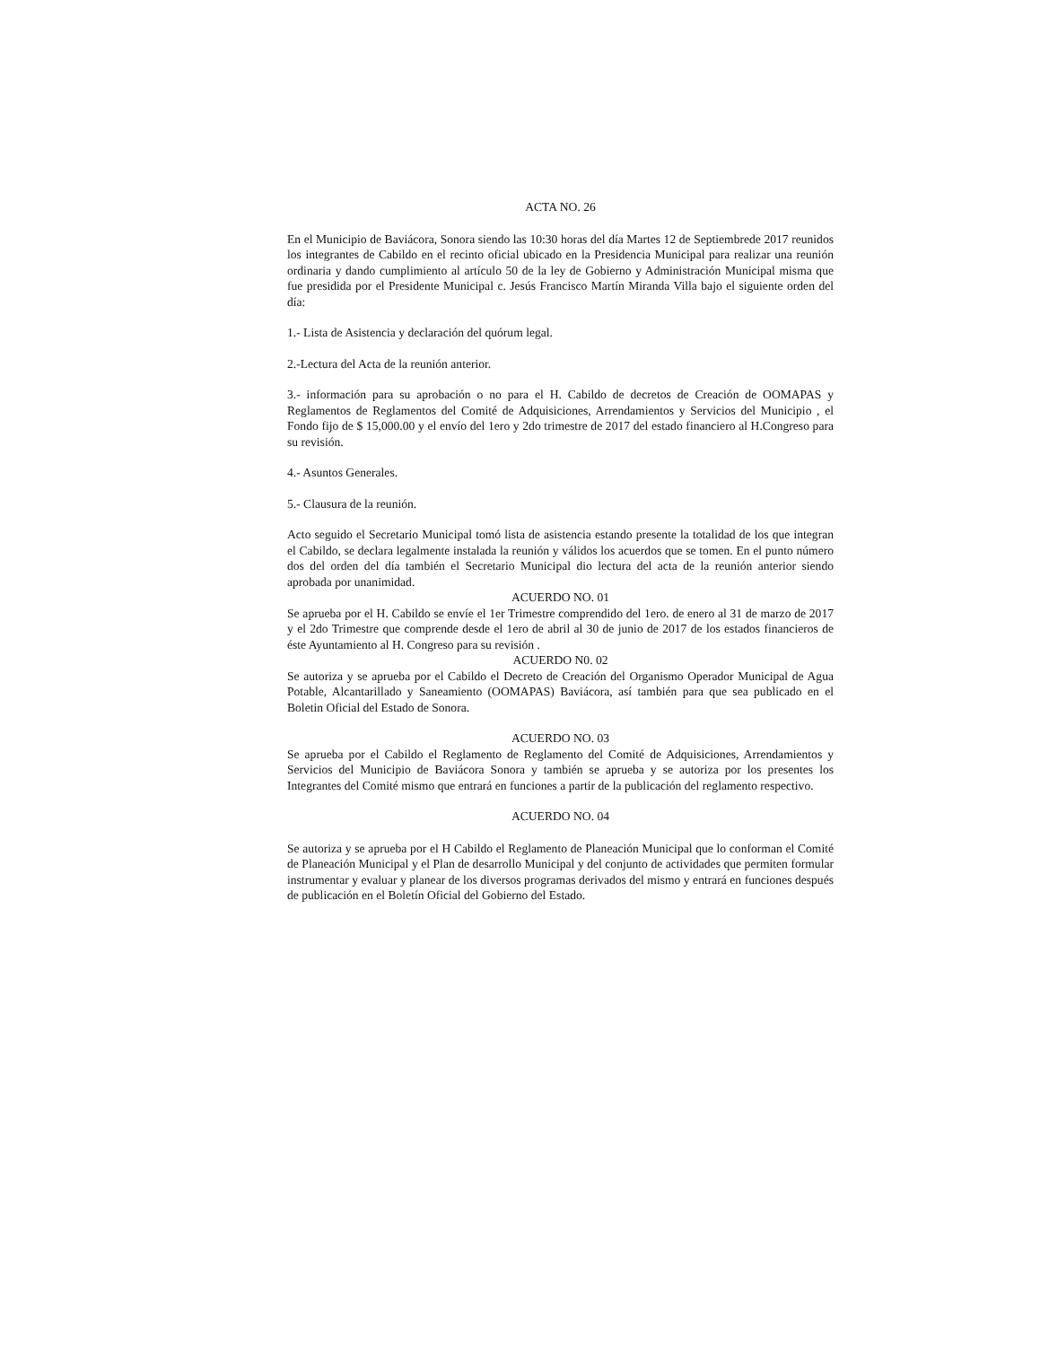ACTA NO. 26
En el Municipio de Baviácora, Sonora siendo las 10:30 horas del día Martes 12 de Septiembrede 2017 reunidos los integrantes de Cabildo en el recinto oficial ubicado en la Presidencia Municipal para realizar una reunión ordinaria y dando cumplimiento al artículo 50 de la ley de Gobierno y Administración Municipal misma que fue presidida por el Presidente Municipal c. Jesús Francisco Martín Miranda Villa bajo el siguiente orden del día:
1.- Lista de Asistencia y declaración del quórum legal.
2.-Lectura del Acta de la reunión anterior.
3.- información para su aprobación o no para el H. Cabildo de decretos de Creación de OOMAPAS y Reglamentos de Reglamentos del Comité de Adquisiciones, Arrendamientos y Servicios del Municipio , el Fondo fijo de $ 15,000.00 y el envío del 1ero y 2do trimestre de 2017 del estado financiero al H.Congreso para su revisión.
4.- Asuntos Generales.
5.- Clausura de la reunión.
Acto seguido el Secretario Municipal tomó lista de asistencia estando presente la totalidad de los que integran el Cabildo, se declara legalmente instalada la reunión y válidos los acuerdos que se tomen. En el punto número dos del orden del día también el Secretario Municipal dio lectura del acta de la reunión anterior siendo aprobada por unanimidad.
ACUERDO NO. 01
Se aprueba por el H. Cabildo se envíe el 1er Trimestre comprendido del 1ero. de enero al 31 de marzo de 2017 y el 2do Trimestre que comprende desde el 1ero de abril al 30 de junio de 2017 de los estados financieros de éste Ayuntamiento al H. Congreso para su revisión .
ACUERDO N0. 02
Se autoriza y se aprueba por el Cabildo el Decreto de Creación del Organismo Operador Municipal de Agua Potable, Alcantarillado y Saneamiento (OOMAPAS) Baviácora, así también para que sea publicado en el Boletin Oficial del Estado de Sonora.
ACUERDO NO. 03
Se aprueba por el Cabildo el Reglamento de Reglamento del Comité de Adquisiciones, Arrendamientos y Servicios del Municipio de Baviácora Sonora y también se aprueba y se autoriza por los presentes los Integrantes del Comité mismo que entrará en funciones a partir de la publicación del reglamento respectivo.
ACUERDO NO. 04
Se autoriza y se aprueba por el H Cabildo el Reglamento de Planeación Municipal que lo conforman el Comité de Planeación Municipal y el Plan de desarrollo Municipal y del conjunto de actividades que permiten formular instrumentar y evaluar y planear de los diversos programas derivados del mismo y entrará en funciones después de publicación en el Boletín Oficial del Gobierno del Estado.